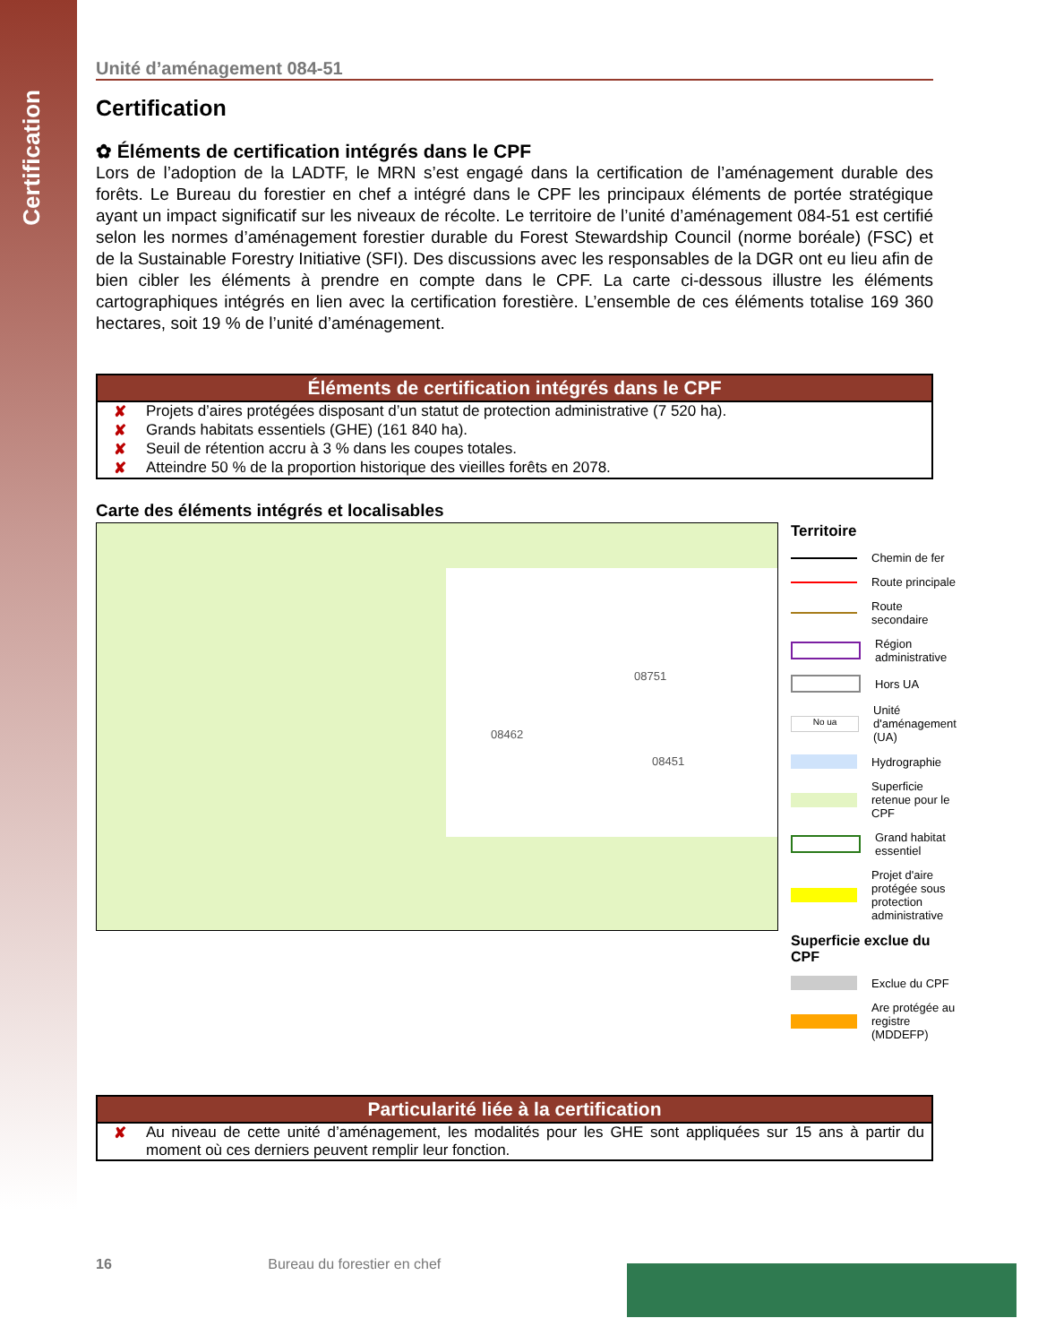Certification
Unité d’aménagement 084-51
Certification
✿ Éléments de certification intégrés dans le CPF
Lors de l’adoption de la LADTF, le MRN s’est engagé dans la certification de l’aménagement durable des forêts. Le Bureau du forestier en chef a intégré dans le CPF les principaux éléments de portée stratégique ayant un impact significatif sur les niveaux de récolte. Le territoire de l’unité d’aménagement 084-51 est certifié selon les normes d’aménagement forestier durable du Forest Stewardship Council (norme boréale) (FSC) et de la Sustainable Forestry Initiative (SFI). Des discussions avec les responsables de la DGR ont eu lieu afin de bien cibler les éléments à prendre en compte dans le CPF. La carte ci-dessous illustre les éléments cartographiques intégrés en lien avec la certification forestière. L’ensemble de ces éléments totalise 169 360 hectares, soit 19 % de l’unité d’aménagement.
Éléments de certification intégrés dans le CPF
✘ Projets d’aires protégées disposant d’un statut de protection administrative (7 520 ha).
✘ Grands habitats essentiels (GHE) (161 840 ha).
✘ Seuil de rétention accru à 3 % dans les coupes totales.
✘ Atteindre 50 % de la proportion historique des vieilles forêts en 2078.
Carte des éléments intégrés et localisables
08751
08462
08451
Territoire
Chemin de fer
Route principale
Route secondaire
Région administrative
Hors UA
No ua Unité d'aménagement (UA)
Hydrographie
Superficie retenue pour le CPF
Grand habitat essentiel
Projet d'aire protégée sous protection administrative
Superficie exclue du CPF
Exclue du CPF
Are protégée au registre (MDDEFP)
Particularité liée à la certification
✘ Au niveau de cette unité d’aménagement, les modalités pour les GHE sont appliquées sur 15 ans à partir du moment où ces derniers peuvent remplir leur fonction.
16 Bureau du forestier en chef